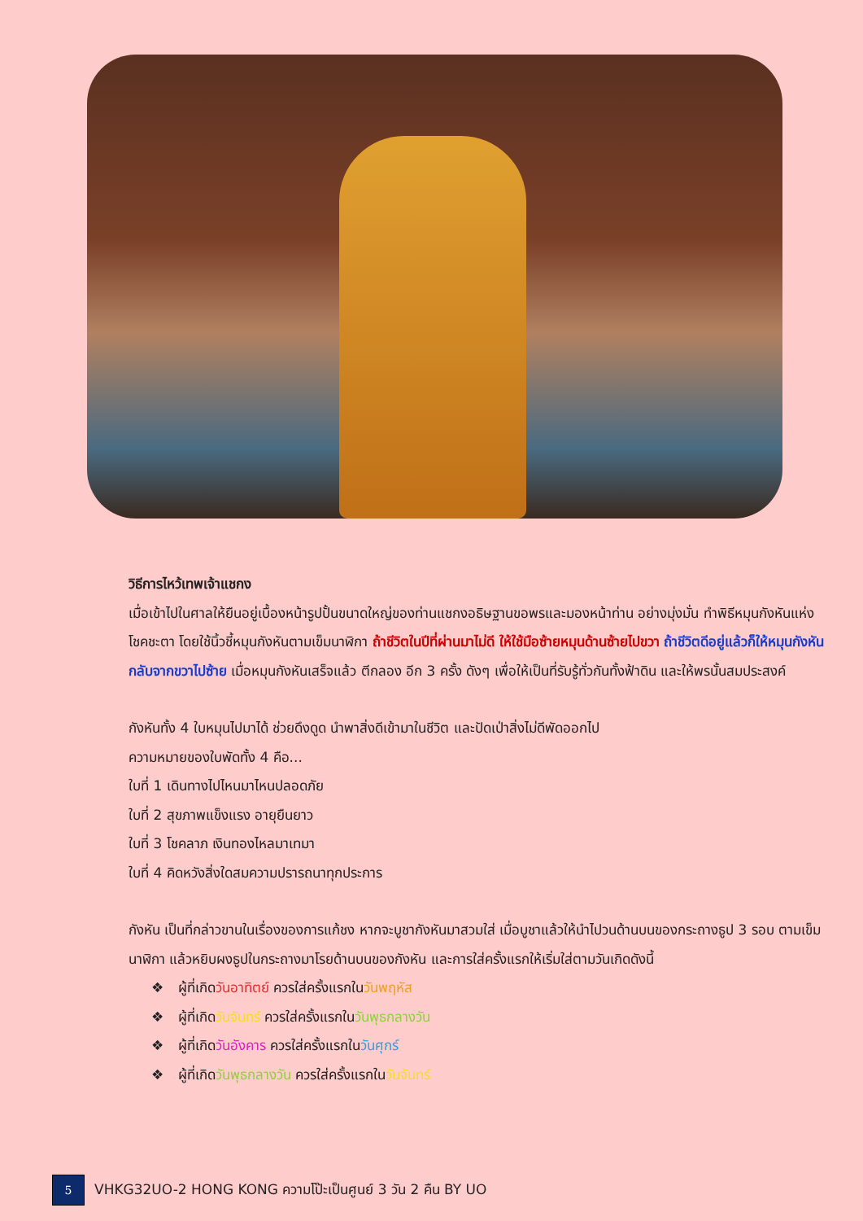วิธีการไหว้เทพเจ้าแชกง
เมื่อเข้าไปในศาลให้ยืนอยู่เบื้องหน้ารูปปั้นขนาดใหญ่ของท่านแชกงอธิษฐานขอพรและมองหน้าท่าน อย่างมุ่งมั่น ทำพิธีหมุนกังหันแห่งโชคชะตา โดยใช้นิ้วชี้หมุนกังหันตามเข็มนาฬิกา ถ้าชีวิตในปีที่ผ่านมาไม่ดี ให้ใช้มือซ้ายหมุนด้านซ้ายไปขวา ถ้าชีวิตดีอยู่แล้วก็ให้หมุนกังหันกลับจากขวาไปซ้าย เมื่อหมุนกังหันเสร็จแล้ว ตีกลอง อีก 3 ครั้ง ดังๆ เพื่อให้เป็นที่รับรู้ทั่วกันทั้งฟ้าดิน และให้พรนั้นสมประสงค์
กังหันทั้ง 4 ใบหมุนไปมาได้ ช่วยดึงดูด นำพาสิ่งดีเข้ามาในชีวิต และปัดเป่าสิ่งไม่ดีพัดออกไป
ความหมายของใบพัดทั้ง 4 คือ...
ใบที่ 1 เดินทางไปไหนมาไหนปลอดภัย
ใบที่ 2 สุขภาพแข็งแรง อายุยืนยาว
ใบที่ 3 โชคลาภ เงินทองไหลมาเทมา
ใบที่ 4 คิดหวังสิ่งใดสมความปรารถนาทุกประการ
กังหัน เป็นที่กล่าวขานในเรื่องของการแก้ชง หากจะบูชากังหันมาสวมใส่ เมื่อบูชาแล้วให้นำไปวนด้านบนของกระถางธูป 3 รอบ ตามเข็มนาฬิกา แล้วหยิบผงธูปในกระถางมาโรยด้านบนของกังหัน และการใส่ครั้งแรกให้เริ่มใส่ตามวันเกิดดังนี้
❖ ผู้ที่เกิดวันอาทิตย์ ควรใส่ครั้งแรกในวันพฤหัส
❖ ผู้ที่เกิดวันจันทร์ ควรใส่ครั้งแรกในวันพุธกลางวัน
❖ ผู้ที่เกิดวันอังคาร ควรใส่ครั้งแรกในวันศุกร์
❖ ผู้ที่เกิดวันพุธกลางวัน ควรใส่ครั้งแรกในวันจันทร์
5
VHKG32UO-2 HONG KONG ความโป๊ะเป็นศูนย์ 3 วัน 2 คืน BY UO